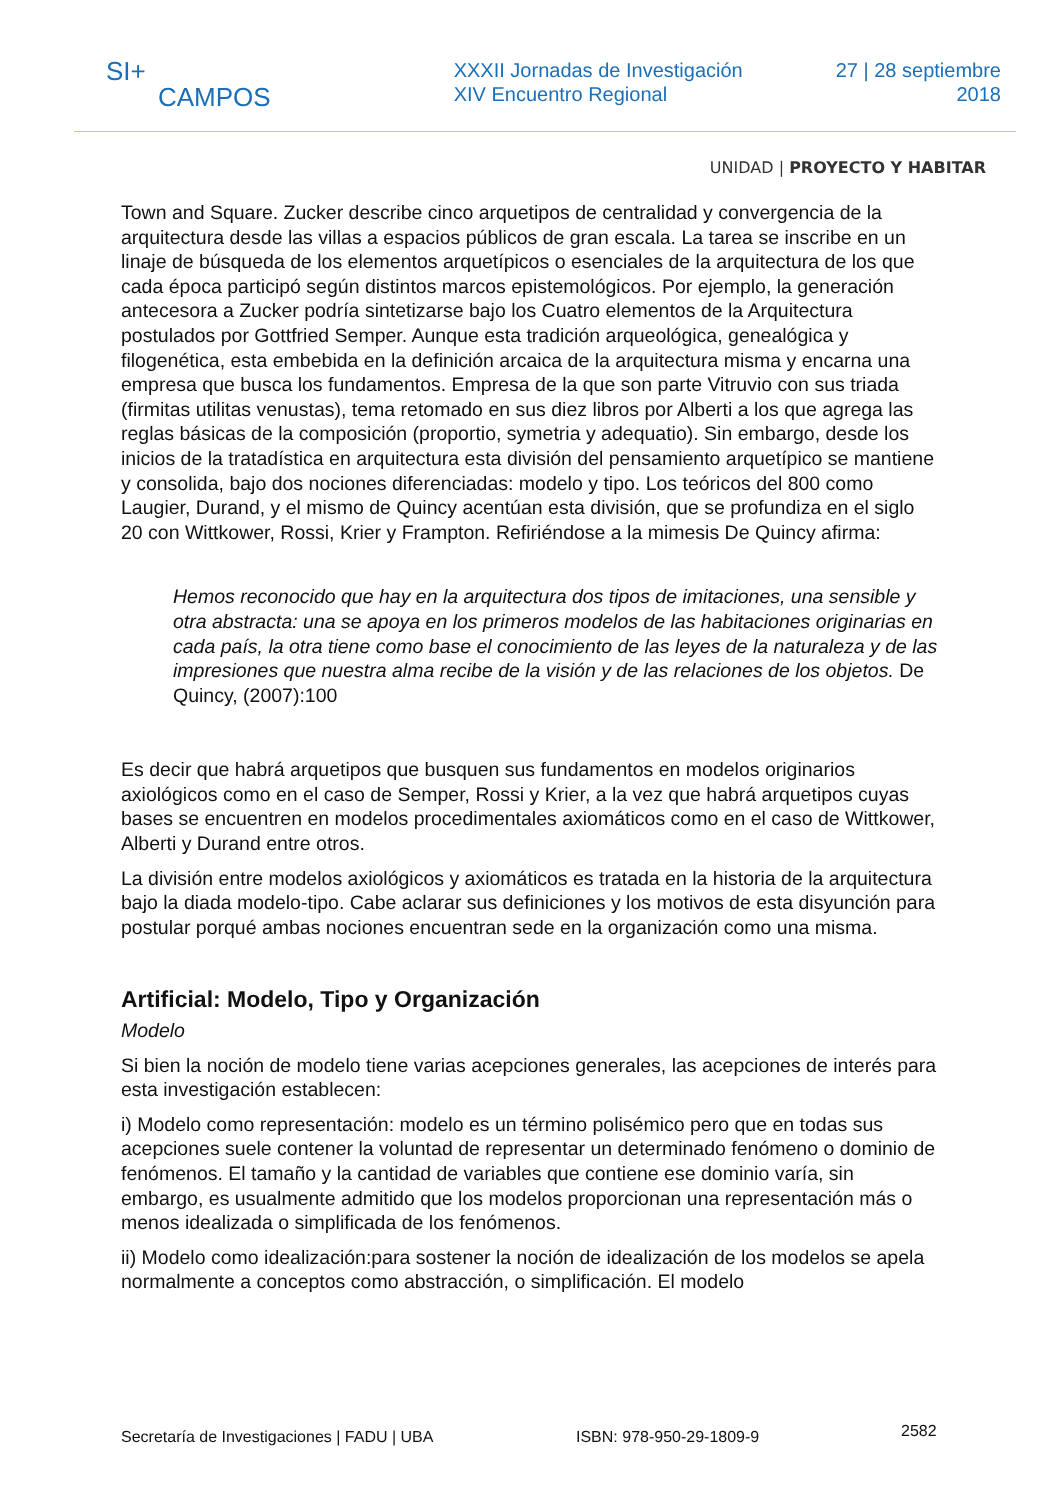SI+
CAMPOS
XXXII Jornadas de Investigación
XIV Encuentro Regional
27 | 28 septiembre
2018
UNIDAD | PROYECTO Y HABITAR
Town and Square. Zucker describe cinco arquetipos de centralidad y convergencia de la arquitectura desde las villas a espacios públicos de gran escala. La tarea se inscribe en un linaje de búsqueda de los elementos arquetípicos o esenciales de la arquitectura de los que cada época participó según distintos marcos epistemológicos. Por ejemplo, la generación antecesora a Zucker podría sintetizarse bajo los Cuatro elementos de la Arquitectura postulados por Gottfried Semper. Aunque esta tradición arqueológica, genealógica y filogenética, esta embebida en la definición arcaica de la arquitectura misma y encarna una empresa que busca los fundamentos. Empresa de la que son parte Vitruvio con sus triada (firmitas utilitas venustas), tema retomado en sus diez libros por Alberti a los que agrega las reglas básicas de la composición (proportio, symetria y adequatio). Sin embargo, desde los inicios de la tratadística en arquitectura esta división del pensamiento arquetípico se mantiene y consolida, bajo dos nociones diferenciadas: modelo y tipo. Los teóricos del 800 como Laugier, Durand, y el mismo de Quincy acentúan esta división, que se profundiza en el siglo 20 con Wittkower, Rossi, Krier y Frampton. Refiriéndose a la mimesis De Quincy afirma:
Hemos reconocido que hay en la arquitectura dos tipos de imitaciones, una sensible y otra abstracta: una se apoya en los primeros modelos de las habitaciones originarias en cada país, la otra tiene como base el conocimiento de las leyes de la naturaleza y de las impresiones que nuestra alma recibe de la visión y de las relaciones de los objetos. De Quincy, (2007):100
Es decir que habrá arquetipos que busquen sus fundamentos en modelos originarios axiológicos como en el caso de Semper, Rossi y Krier, a la vez que habrá arquetipos cuyas bases se encuentren en modelos procedimentales axiomáticos como en el caso de Wittkower, Alberti y Durand entre otros.
La división entre modelos axiológicos y axiomáticos es tratada en la historia de la arquitectura bajo la diada modelo-tipo. Cabe aclarar sus definiciones y los motivos de esta disyunción para postular porqué ambas nociones encuentran sede en la organización como una misma.
Artificial: Modelo, Tipo y Organización
Modelo
Si bien la noción de modelo tiene varias acepciones generales, las acepciones de interés para esta investigación establecen:
i) Modelo como representación: modelo es un término polisémico pero que en todas sus acepciones suele contener la voluntad de representar un determinado fenómeno o dominio de fenómenos. El tamaño y la cantidad de variables que contiene ese dominio varía, sin embargo, es usualmente admitido que los modelos proporcionan una representación más o menos idealizada o simplificada de los fenómenos.
ii) Modelo como idealización:para sostener la noción de idealización de los modelos se apela normalmente a conceptos como abstracción, o simplificación. El modelo
Secretaría de Investigaciones | FADU | UBA ISBN: 978-950-29-1809-9 2582